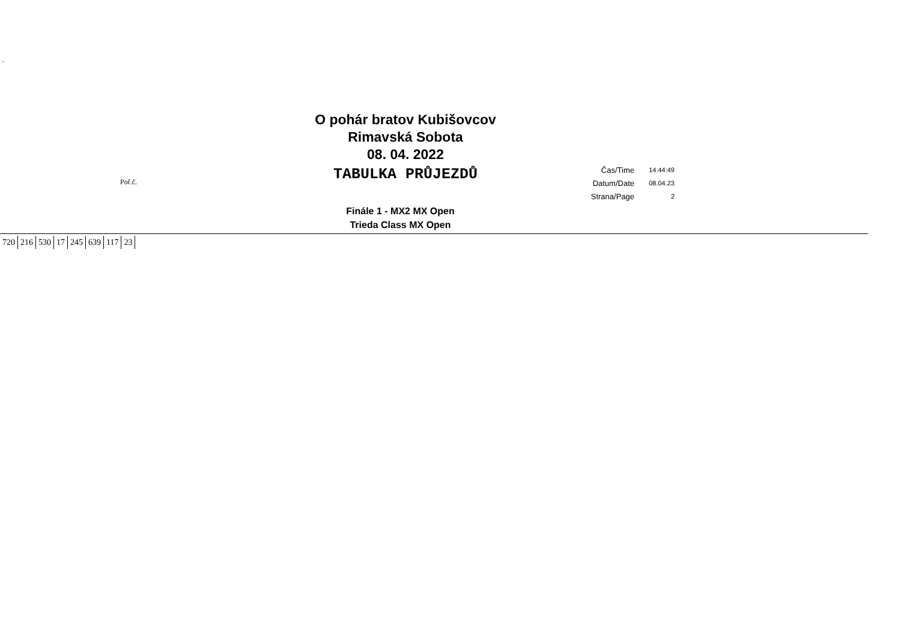´
O pohár bratov Kubišovcov
Rimavská Sobota
08. 04. 2022
TABULKA PRŮJEZDŮ
Poř.č.
| Čas/Time | 14:44:49 |
| Datum/Date | 08.04.23 |
| Strana/Page | 2 |
Finále 1 - MX2 MX Open
Trieda Class MX Open
| 720 | 216 | 530 | 17 | 245 | 639 | 117 | 23 |